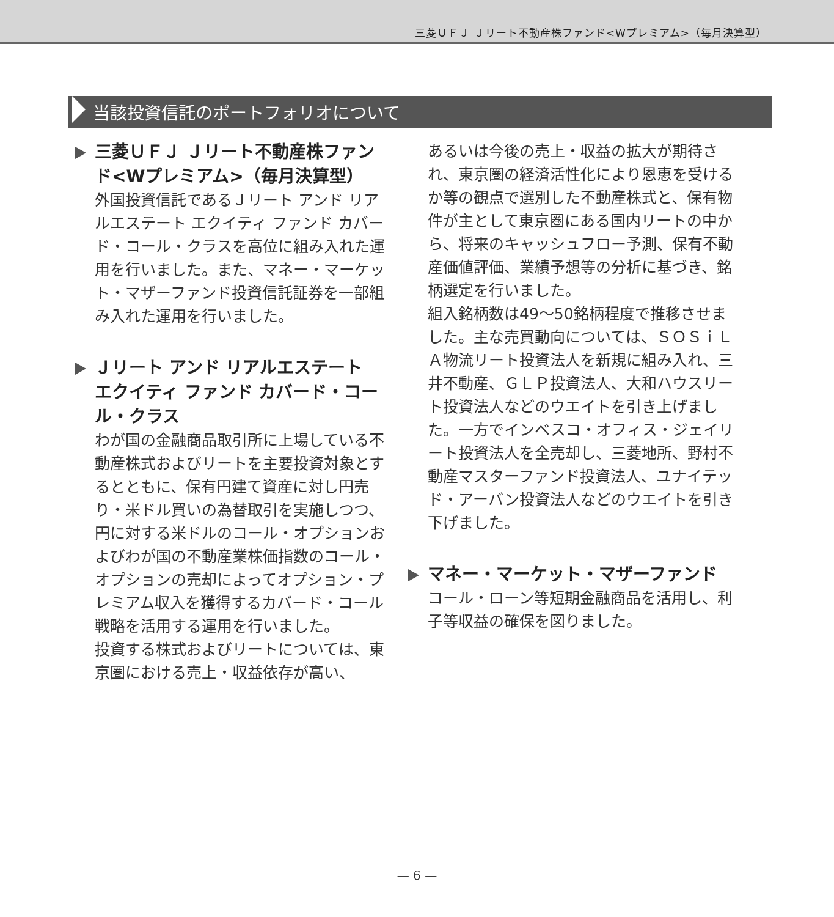三菱ＵＦＪ Ｊリート不動産株ファンド<Wプレミアム>（毎月決算型）
当該投資信託のポートフォリオについて
三菱ＵＦＪ Ｊリート不動産株ファンド<Wプレミアム>（毎月決算型）
外国投資信託であるＪリート アンド リアルエステート エクイティ ファンド カバード・コール・クラスを高位に組み入れた運用を行いました。また、マネー・マーケット・マザーファンド投資信託証券を一部組み入れた運用を行いました。
Ｊリート アンド リアルエステート エクイティ ファンド カバード・コール・クラス
わが国の金融商品取引所に上場している不動産株式およびリートを主要投資対象とするとともに、保有円建て資産に対し円売り・米ドル買いの為替取引を実施しつつ、円に対する米ドルのコール・オプションおよびわが国の不動産業株価指数のコール・オプションの売却によってオプション・プレミアム収入を獲得するカバード・コール戦略を活用する運用を行いました。
投資する株式およびリートについては、東京圏における売上・収益依存が高い、
あるいは今後の売上・収益の拡大が期待され、東京圏の経済活性化により恩恵を受けるか等の観点で選別した不動産株式と、保有物件が主として東京圏にある国内リートの中から、将来のキャッシュフロー予測、保有不動産価値評価、業績予想等の分析に基づき、銘柄選定を行いました。
組入銘柄数は49～50銘柄程度で推移させました。主な売買動向については、ＳＯＳｉＬＡ物流リート投資法人を新規に組み入れ、三井不動産、ＧＬＰ投資法人、大和ハウスリート投資法人などのウエイトを引き上げました。一方でインベスコ・オフィス・ジェイリート投資法人を全売却し、三菱地所、野村不動産マスターファンド投資法人、ユナイテッド・アーバン投資法人などのウエイトを引き下げました。
マネー・マーケット・マザーファンド
コール・ローン等短期金融商品を活用し、利子等収益の確保を図りました。
— 6 —